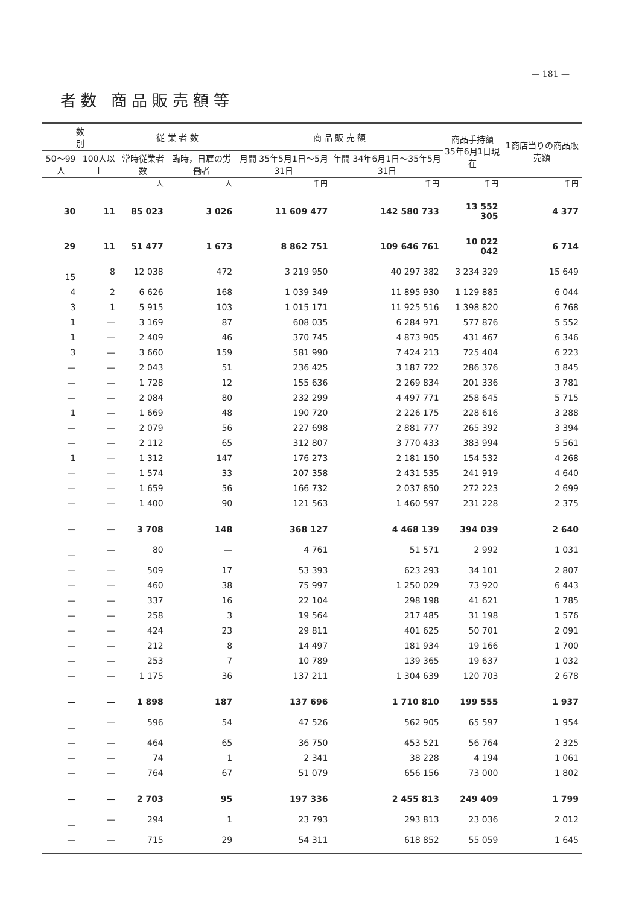— 181 —
者数 商品販売額等
| 数 別 | | 従 業 者 数 | | 商 品 販 売 額 | | 商品手持額 35年6月1日現在 | 1商店当りの商品販売額 |
| --- | --- | --- | --- | --- | --- | --- | --- |
| 50～99人 | 100人以上 | 常時従業者数 | 臨時，日雇の労働者 | 月間 35年5月1日～5月31日 | 年間 34年6月1日～35年5月31日 | | |
| | | 人 | 人 | 千円 | 千円 | 千円 | 千円 |
| 30 | 11 | 85 023 | 3 026 | 11 609 477 | 142 580 733 | 13 552 305 | 4 377 |
| 29 | 11 | 51 477 | 1 673 | 8 862 751 | 109 646 761 | 10 022 042 | 6 714 |
| 15 | 8 | 12 038 | 472 | 3 219 950 | 40 297 382 | 3 234 329 | 15 649 |
| 4 | 2 | 6 626 | 168 | 1 039 349 | 11 895 930 | 1 129 885 | 6 044 |
| 3 | 1 | 5 915 | 103 | 1 015 171 | 11 925 516 | 1 398 820 | 6 768 |
| 1 | — | 3 169 | 87 | 608 035 | 6 284 971 | 577 876 | 5 552 |
| 1 | — | 2 409 | 46 | 370 745 | 4 873 905 | 431 467 | 6 346 |
| 3 | — | 3 660 | 159 | 581 990 | 7 424 213 | 725 404 | 6 223 |
| — | — | 2 043 | 51 | 236 425 | 3 187 722 | 286 376 | 3 845 |
| — | — | 1 728 | 12 | 155 636 | 2 269 834 | 201 336 | 3 781 |
| — | — | 2 084 | 80 | 232 299 | 4 497 771 | 258 645 | 5 715 |
| 1 | — | 1 669 | 48 | 190 720 | 2 226 175 | 228 616 | 3 288 |
| — | — | 2 079 | 56 | 227 698 | 2 881 777 | 265 392 | 3 394 |
| — | — | 2 112 | 65 | 312 807 | 3 770 433 | 383 994 | 5 561 |
| 1 | — | 1 312 | 147 | 176 273 | 2 181 150 | 154 532 | 4 268 |
| — | — | 1 574 | 33 | 207 358 | 2 431 535 | 241 919 | 4 640 |
| — | — | 1 659 | 56 | 166 732 | 2 037 850 | 272 223 | 2 699 |
| — | — | 1 400 | 90 | 121 563 | 1 460 597 | 231 228 | 2 375 |
| — | — | 3 708 | 148 | 368 127 | 4 468 139 | 394 039 | 2 640 |
| — | — | 80 | — | 4 761 | 51 571 | 2 992 | 1 031 |
| — | — | 509 | 17 | 53 393 | 623 293 | 34 101 | 2 807 |
| — | — | 460 | 38 | 75 997 | 1 250 029 | 73 920 | 6 443 |
| — | — | 337 | 16 | 22 104 | 298 198 | 41 621 | 1 785 |
| — | — | 258 | 3 | 19 564 | 217 485 | 31 198 | 1 576 |
| — | — | 424 | 23 | 29 811 | 401 625 | 50 701 | 2 091 |
| — | — | 212 | 8 | 14 497 | 181 934 | 19 166 | 1 700 |
| — | — | 253 | 7 | 10 789 | 139 365 | 19 637 | 1 032 |
| — | — | 1 175 | 36 | 137 211 | 1 304 639 | 120 703 | 2 678 |
| — | — | 1 898 | 187 | 137 696 | 1 710 810 | 199 555 | 1 937 |
| — | — | 596 | 54 | 47 526 | 562 905 | 65 597 | 1 954 |
| — | — | 464 | 65 | 36 750 | 453 521 | 56 764 | 2 325 |
| — | — | 74 | 1 | 2 341 | 38 228 | 4 194 | 1 061 |
| — | — | 764 | 67 | 51 079 | 656 156 | 73 000 | 1 802 |
| — | — | 2 703 | 95 | 197 336 | 2 455 813 | 249 409 | 1 799 |
| — | — | 294 | 1 | 23 793 | 293 813 | 23 036 | 2 012 |
| — | — | 715 | 29 | 54 311 | 618 852 | 55 059 | 1 645 |